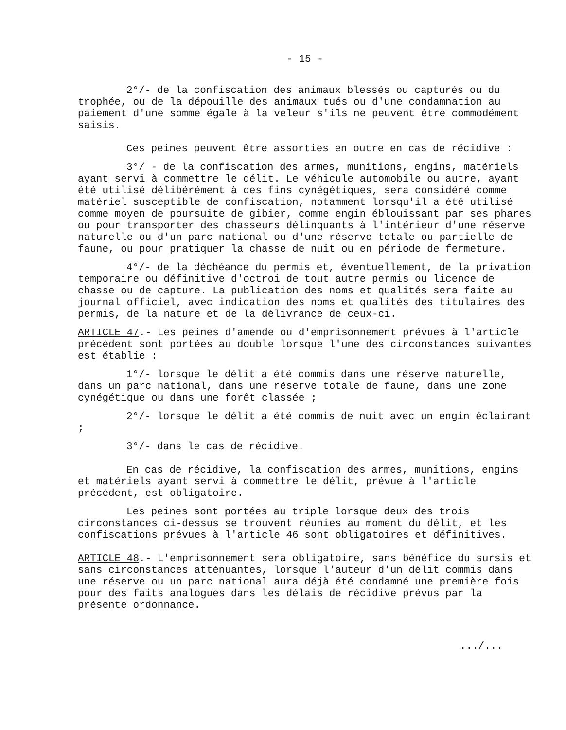- 15 -
2°/- de la confiscation des animaux blessés ou capturés ou du trophée, ou de la dépouille des animaux tués ou d'une condamnation au paiement d'une somme égale à la veleur s'ils ne peuvent être commodément saisis.
Ces peines peuvent être assorties en outre en cas de récidive :
3°/ - de la confiscation des armes, munitions, engins, matériels ayant servi à commettre le délit. Le véhicule automobile ou autre, ayant été utilisé délibérément à des fins cynégétiques, sera considéré comme matériel susceptible de confiscation, notamment lorsqu'il a été utilisé comme moyen de poursuite de gibier, comme engin éblouissant par ses phares ou pour transporter des chasseurs délinquants à l'intérieur d'une réserve naturelle ou d'un parc national ou d'une réserve totale ou partielle de faune, ou pour pratiquer la chasse de nuit ou en période de fermeture.
4°/- de la déchéance du permis et, éventuellement, de la privation temporaire ou définitive d'octroi de tout autre permis ou licence de chasse ou de capture. La publication des noms et qualités sera faite au journal officiel, avec indication des noms et qualités des titulaires des permis, de la nature et de la délivrance de ceux-ci.
ARTICLE 47.- Les peines d'amende ou d'emprisonnement prévues à l'article précédent sont portées au double lorsque l'une des circonstances suivantes est établie :
1°/- lorsque le délit a été commis dans une réserve naturelle, dans un parc national, dans une réserve totale de faune, dans une zone cynégétique ou dans une forêt classée ;
2°/- lorsque le délit a été commis de nuit avec un engin éclairant ;
3°/- dans le cas de récidive.
En cas de récidive, la confiscation des armes, munitions, engins et matériels ayant servi à commettre le délit, prévue à l'article précédent, est obligatoire.
Les peines sont portées au triple lorsque deux des trois circonstances ci-dessus se trouvent réunies au moment du délit, et les confiscations prévues à l'article 46 sont obligatoires et définitives.
ARTICLE 48.- L'emprisonnement sera obligatoire, sans bénéfice du sursis et sans circonstances atténuantes, lorsque l'auteur d'un délit commis dans une réserve ou un parc national aura déjà été condamné une première fois pour des faits analogues dans les délais de récidive prévus par la présente ordonnance.
.../...